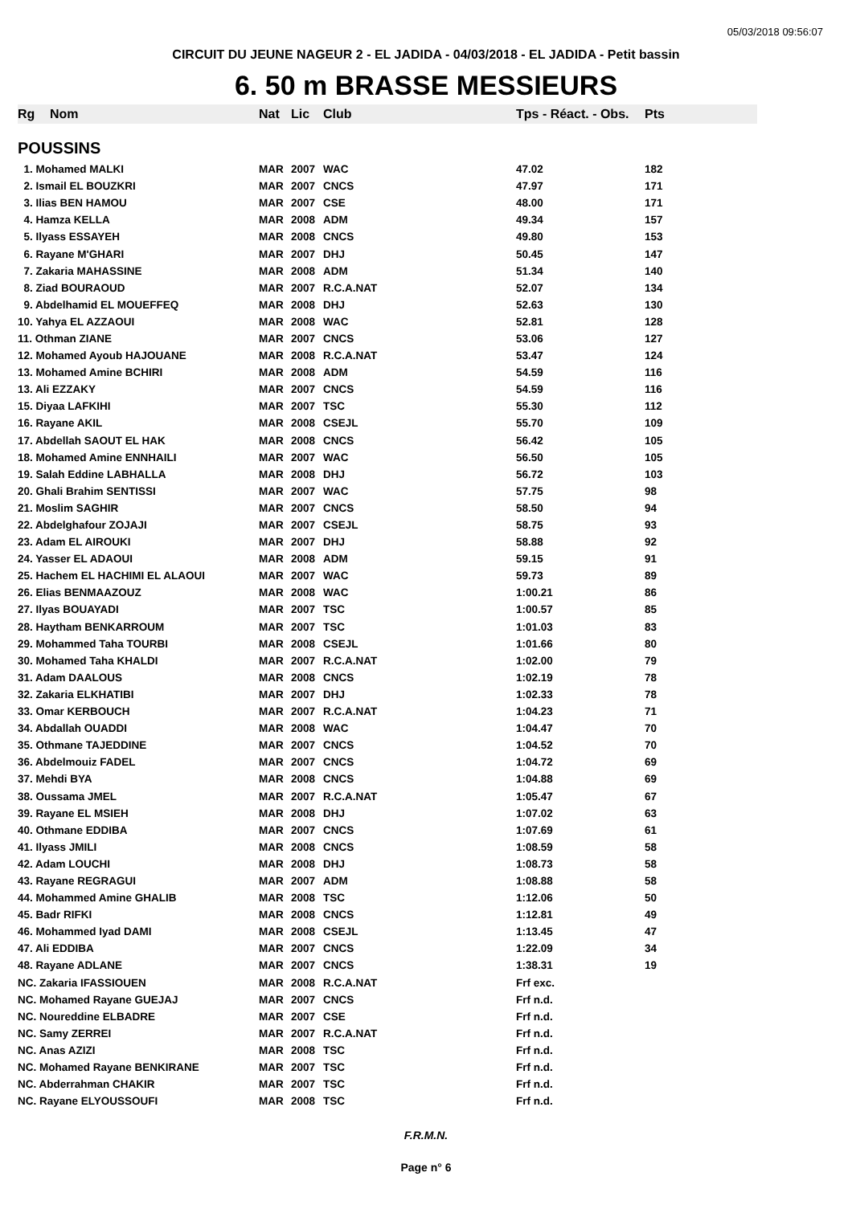05/03/2018 09:56:07
CIRCUIT DU JEUNE NAGEUR 2 - EL JADIDA - 04/03/2018 - EL JADIDA - Petit bassin
6. 50 m BRASSE MESSIEURS
| Rg | Nom | Nat | Lic | Club | Tps - Réact. - Obs. | Pts |
| --- | --- | --- | --- | --- | --- | --- |
| POUSSINS | | | | | | |
| 1. Mohamed MALKI | | MAR | 2007 | WAC | 47.02 | 182 |
| 2. Ismail EL BOUZKRI | | MAR | 2007 | CNCS | 47.97 | 171 |
| 3. Ilias BEN HAMOU | | MAR | 2007 | CSE | 48.00 | 171 |
| 4. Hamza KELLA | | MAR | 2008 | ADM | 49.34 | 157 |
| 5. Ilyass ESSAYEH | | MAR | 2008 | CNCS | 49.80 | 153 |
| 6. Rayane M'GHARI | | MAR | 2007 | DHJ | 50.45 | 147 |
| 7. Zakaria MAHASSINE | | MAR | 2008 | ADM | 51.34 | 140 |
| 8. Ziad BOURAOUD | | MAR | 2007 | R.C.A.NAT | 52.07 | 134 |
| 9. Abdelhamid EL MOUEFFEQ | | MAR | 2008 | DHJ | 52.63 | 130 |
| 10. Yahya EL AZZAOUI | | MAR | 2008 | WAC | 52.81 | 128 |
| 11. Othman ZIANE | | MAR | 2007 | CNCS | 53.06 | 127 |
| 12. Mohamed Ayoub HAJOUANE | | MAR | 2008 | R.C.A.NAT | 53.47 | 124 |
| 13. Mohamed Amine BCHIRI | | MAR | 2008 | ADM | 54.59 | 116 |
| 13. Ali EZZAKY | | MAR | 2007 | CNCS | 54.59 | 116 |
| 15. Diyaa LAFKIHI | | MAR | 2007 | TSC | 55.30 | 112 |
| 16. Rayane AKIL | | MAR | 2008 | CSEJL | 55.70 | 109 |
| 17. Abdellah SAOUT EL HAK | | MAR | 2008 | CNCS | 56.42 | 105 |
| 18. Mohamed Amine ENNHAILI | | MAR | 2007 | WAC | 56.50 | 105 |
| 19. Salah Eddine LABHALLA | | MAR | 2008 | DHJ | 56.72 | 103 |
| 20. Ghali Brahim SENTISSI | | MAR | 2007 | WAC | 57.75 | 98 |
| 21. Moslim SAGHIR | | MAR | 2007 | CNCS | 58.50 | 94 |
| 22. Abdelghafour ZOJAJI | | MAR | 2007 | CSEJL | 58.75 | 93 |
| 23. Adam EL AIROUKI | | MAR | 2007 | DHJ | 58.88 | 92 |
| 24. Yasser EL ADAOUI | | MAR | 2008 | ADM | 59.15 | 91 |
| 25. Hachem EL HACHIMI EL ALAOUI | | MAR | 2007 | WAC | 59.73 | 89 |
| 26. Elias BENMAAZOUZ | | MAR | 2008 | WAC | 1:00.21 | 86 |
| 27. Ilyas BOUAYADI | | MAR | 2007 | TSC | 1:00.57 | 85 |
| 28. Haytham BENKARROUM | | MAR | 2007 | TSC | 1:01.03 | 83 |
| 29. Mohammed Taha TOURBI | | MAR | 2008 | CSEJL | 1:01.66 | 80 |
| 30. Mohamed Taha KHALDI | | MAR | 2007 | R.C.A.NAT | 1:02.00 | 79 |
| 31. Adam DAALOUS | | MAR | 2008 | CNCS | 1:02.19 | 78 |
| 32. Zakaria ELKHATIBI | | MAR | 2007 | DHJ | 1:02.33 | 78 |
| 33. Omar KERBOUCH | | MAR | 2007 | R.C.A.NAT | 1:04.23 | 71 |
| 34. Abdallah OUADDI | | MAR | 2008 | WAC | 1:04.47 | 70 |
| 35. Othmane TAJEDDINE | | MAR | 2007 | CNCS | 1:04.52 | 70 |
| 36. Abdelmouiz FADEL | | MAR | 2007 | CNCS | 1:04.72 | 69 |
| 37. Mehdi BYA | | MAR | 2008 | CNCS | 1:04.88 | 69 |
| 38. Oussama JMEL | | MAR | 2007 | R.C.A.NAT | 1:05.47 | 67 |
| 39. Rayane EL MSIEH | | MAR | 2008 | DHJ | 1:07.02 | 63 |
| 40. Othmane EDDIBA | | MAR | 2007 | CNCS | 1:07.69 | 61 |
| 41. Ilyass JMILI | | MAR | 2008 | CNCS | 1:08.59 | 58 |
| 42. Adam LOUCHI | | MAR | 2008 | DHJ | 1:08.73 | 58 |
| 43. Rayane REGRAGUI | | MAR | 2007 | ADM | 1:08.88 | 58 |
| 44. Mohammed Amine GHALIB | | MAR | 2008 | TSC | 1:12.06 | 50 |
| 45. Badr RIFKI | | MAR | 2008 | CNCS | 1:12.81 | 49 |
| 46. Mohammed Iyad DAMI | | MAR | 2008 | CSEJL | 1:13.45 | 47 |
| 47. Ali EDDIBA | | MAR | 2007 | CNCS | 1:22.09 | 34 |
| 48. Rayane ADLANE | | MAR | 2007 | CNCS | 1:38.31 | 19 |
| NC. Zakaria IFASSIOUEN | | MAR | 2008 | R.C.A.NAT | Frf exc. | |
| NC. Mohamed Rayane GUEJAJ | | MAR | 2007 | CNCS | Frf n.d. | |
| NC. Noureddine ELBADRE | | MAR | 2007 | CSE | Frf n.d. | |
| NC. Samy ZERREI | | MAR | 2007 | R.C.A.NAT | Frf n.d. | |
| NC. Anas AZIZI | | MAR | 2008 | TSC | Frf n.d. | |
| NC. Mohamed Rayane BENKIRANE | | MAR | 2007 | TSC | Frf n.d. | |
| NC. Abderrahman CHAKIR | | MAR | 2007 | TSC | Frf n.d. | |
| NC. Rayane ELYOUSSOUFI | | MAR | 2008 | TSC | Frf n.d. | |
F.R.M.N.
Page n° 6